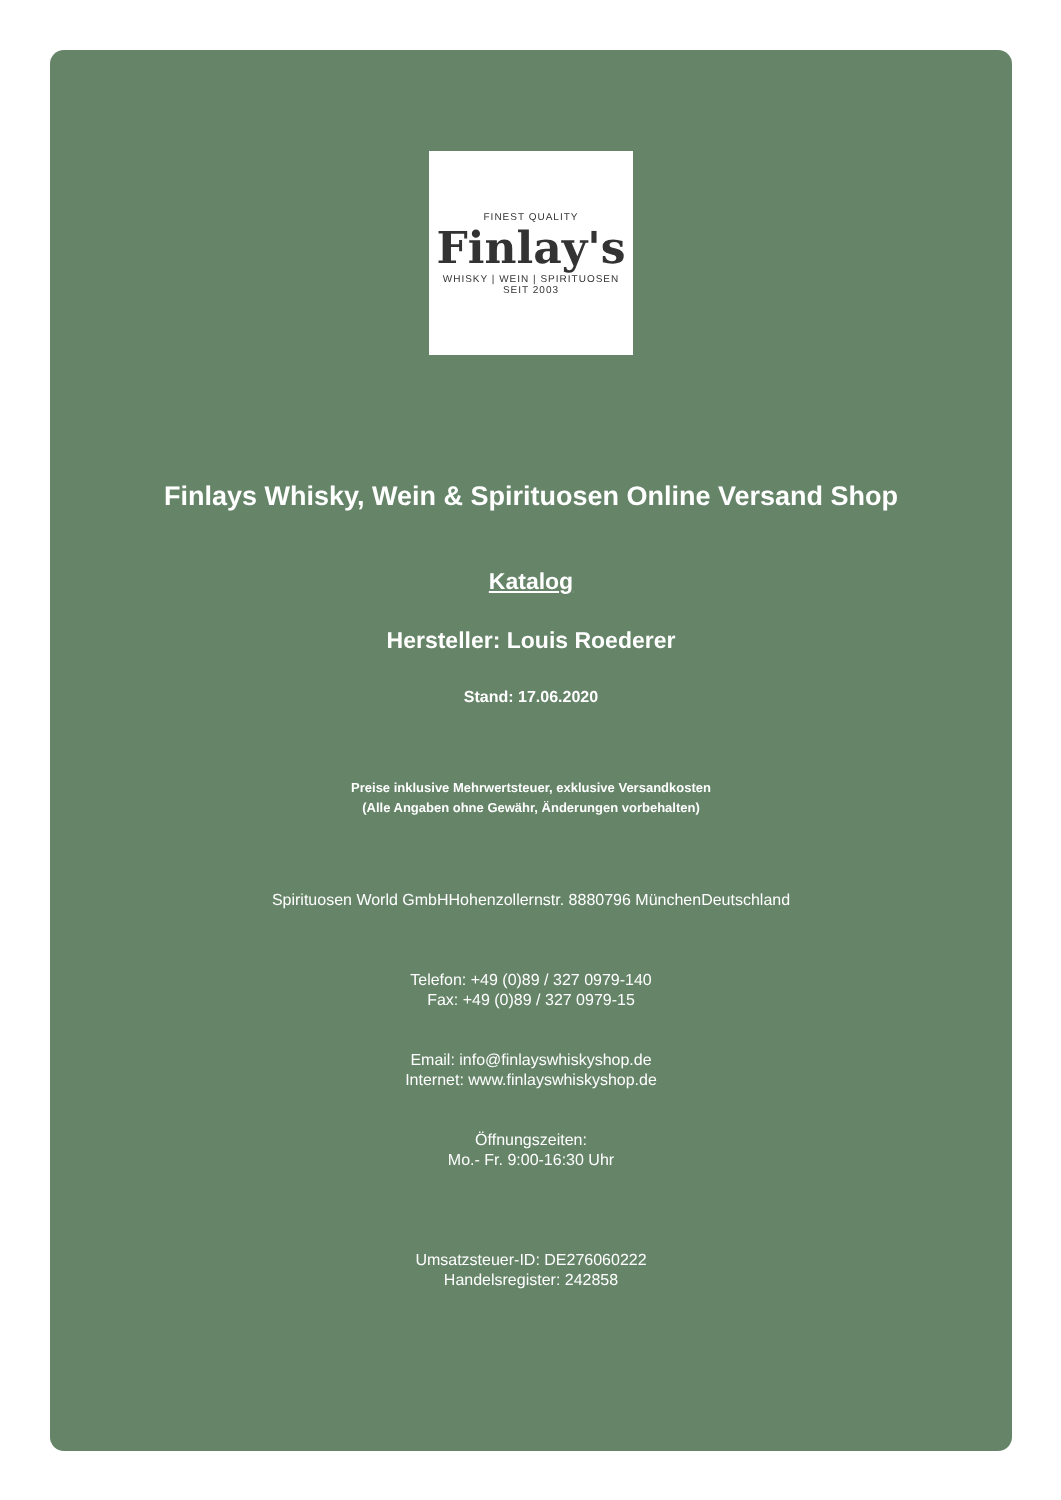FINEST QUALITY
Finlay's
WHISKY | WEIN | SPIRITUOSEN
SEIT 2003
Finlays Whisky, Wein & Spirituosen Online Versand Shop
Katalog
Hersteller: Louis Roederer
Stand: 17.06.2020
Preise inklusive Mehrwertsteuer, exklusive Versandkosten
(Alle Angaben ohne Gewähr, Änderungen vorbehalten)
Spirituosen World GmbHHohenzollernstr. 8880796 MünchenDeutschland
Telefon: +49 (0)89 / 327 0979-140
Fax: +49 (0)89 / 327 0979-15
Email: info@finlayswhiskyshop.de
Internet: www.finlayswhiskyshop.de
Öffnungszeiten:
Mo.- Fr. 9:00-16:30 Uhr
Umsatzsteuer-ID: DE276060222
Handelsregister: 242858